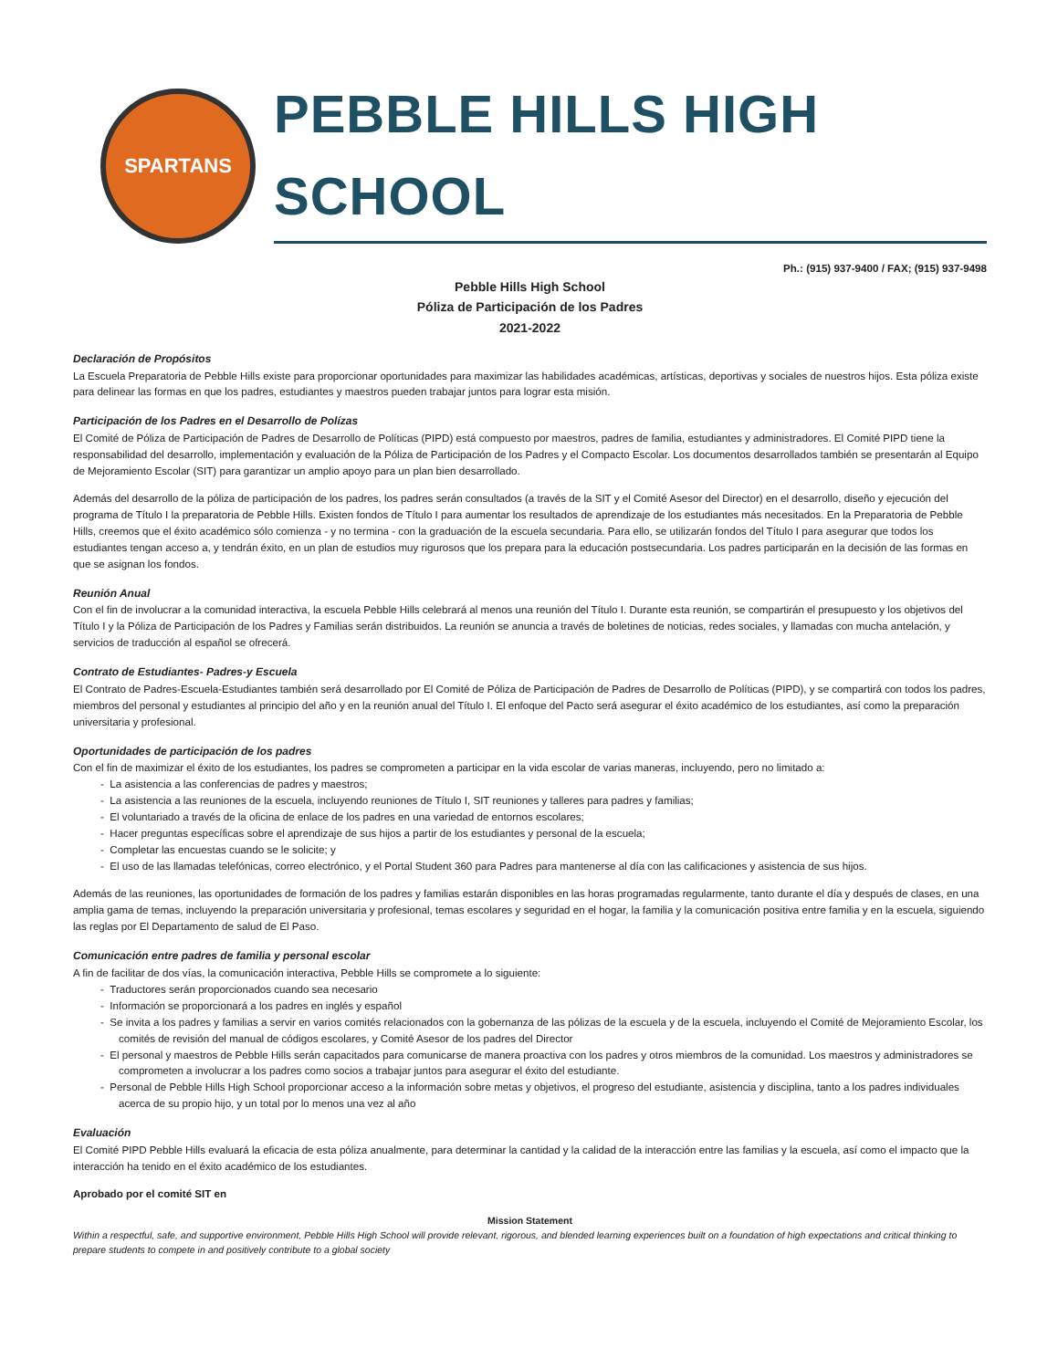SPARTANS
PEBBLE HILLS HIGH SCHOOL
Ph.: (915) 937-9400 / FAX; (915) 937-9498
Pebble Hills High School
Póliza de Participación de los Padres
2021-2022
Declaración de Propósitos
La Escuela Preparatoria de Pebble Hills existe para proporcionar oportunidades para maximizar las habilidades académicas, artísticas, deportivas y sociales de nuestros hijos. Esta póliza existe para delinear las formas en que los padres, estudiantes y maestros pueden trabajar juntos para lograr esta misión.
Participación de los Padres en el Desarrollo de Polízas
El Comité de Póliza de Participación de Padres de Desarrollo de Políticas (PIPD) está compuesto por maestros, padres de familia, estudiantes y administradores. El Comité PIPD tiene la responsabilidad del desarrollo, implementación y evaluación de la Póliza de Participación de los Padres y el Compacto Escolar. Los documentos desarrollados también se presentarán al Equipo de Mejoramiento Escolar (SIT) para garantizar un amplio apoyo para un plan bien desarrollado.
Además del desarrollo de la póliza de participación de los padres, los padres serán consultados (a través de la SIT y el Comité Asesor del Director) en el desarrollo, diseño y ejecución del programa de Título I la preparatoria de Pebble Hills. Existen fondos de Título I para aumentar los resultados de aprendizaje de los estudiantes más necesitados. En la Preparatoria de Pebble Hills, creemos que el éxito académico sólo comienza - y no termina - con la graduación de la escuela secundaria. Para ello, se utilizarán fondos del Título I para asegurar que todos los estudiantes tengan acceso a, y tendrán éxito, en un plan de estudios muy rigurosos que los prepara para la educación postsecundaria. Los padres participarán en la decisión de las formas en que se asignan los fondos.
Reunión Anual
Con el fin de involucrar a la comunidad interactiva, la escuela Pebble Hills celebrará al menos una reunión del Título I. Durante esta reunión, se compartirán el presupuesto y los objetivos del Título I y la Póliza de Participación de los Padres y Familias serán distribuidos. La reunión se anuncia a través de boletines de noticias, redes sociales, y llamadas con mucha antelación, y servicios de traducción al español se ofrecerá.
Contrato de Estudiantes- Padres-y Escuela
El Contrato de Padres-Escuela-Estudiantes también será desarrollado por El Comité de Póliza de Participación de Padres de Desarrollo de Políticas (PIPD), y se compartirá con todos los padres, miembros del personal y estudiantes al principio del año y en la reunión anual del Título I. El enfoque del Pacto será asegurar el éxito académico de los estudiantes, así como la preparación universitaria y profesional.
Oportunidades de participación de los padres
Con el fin de maximizar el éxito de los estudiantes, los padres se comprometen a participar en la vida escolar de varias maneras, incluyendo, pero no limitado a:
- La asistencia a las conferencias de padres y maestros;
- La asistencia a las reuniones de la escuela, incluyendo reuniones de Título I, SIT reuniones y talleres para padres y familias;
- El voluntariado a través de la oficina de enlace de los padres en una variedad de entornos escolares;
- Hacer preguntas específicas sobre el aprendizaje de sus hijos a partir de los estudiantes y personal de la escuela;
- Completar las encuestas cuando se le solicite; y
- El uso de las llamadas telefónicas, correo electrónico, y el Portal Student 360 para Padres para mantenerse al día con las calificaciones y asistencia de sus hijos.
Además de las reuniones, las oportunidades de formación de los padres y familias estarán disponibles en las horas programadas regularmente, tanto durante el día y después de clases, en una amplia gama de temas, incluyendo la preparación universitaria y profesional, temas escolares y seguridad en el hogar, la familia y la comunicación positiva entre familia y en la escuela, siguiendo las reglas por El Departamento de salud de El Paso.
Comunicación entre padres de familia y personal escolar
A fin de facilitar de dos vías, la comunicación interactiva, Pebble Hills se compromete a lo siguiente:
- Traductores serán proporcionados cuando sea necesario
- Información se proporcionará a los padres en inglés y español
- Se invita a los padres y familias a servir en varios comités relacionados con la gobernanza de las pólizas de la escuela y de la escuela, incluyendo el Comité de Mejoramiento Escolar, los comités de revisión del manual de códigos escolares, y Comité Asesor de los padres del Director
- El personal y maestros de Pebble Hills serán capacitados para comunicarse de manera proactiva con los padres y otros miembros de la comunidad. Los maestros y administradores se comprometen a involucrar a los padres como socios a trabajar juntos para asegurar el éxito del estudiante.
- Personal de Pebble Hills High School proporcionar acceso a la información sobre metas y objetivos, el progreso del estudiante, asistencia y disciplina, tanto a los padres individuales acerca de su propio hijo, y un total por lo menos una vez al año
Evaluación
El Comité PIPD Pebble Hills evaluará la eficacia de esta póliza anualmente, para determinar la cantidad y la calidad de la interacción entre las familias y la escuela, así como el impacto que la interacción ha tenido en el éxito académico de los estudiantes.
Aprobado por el comité SIT en
Mission Statement
Within a respectful, safe, and supportive environment, Pebble Hills High School will provide relevant, rigorous, and blended learning experiences built on a foundation of high expectations and critical thinking to prepare students to compete in and positively contribute to a global society